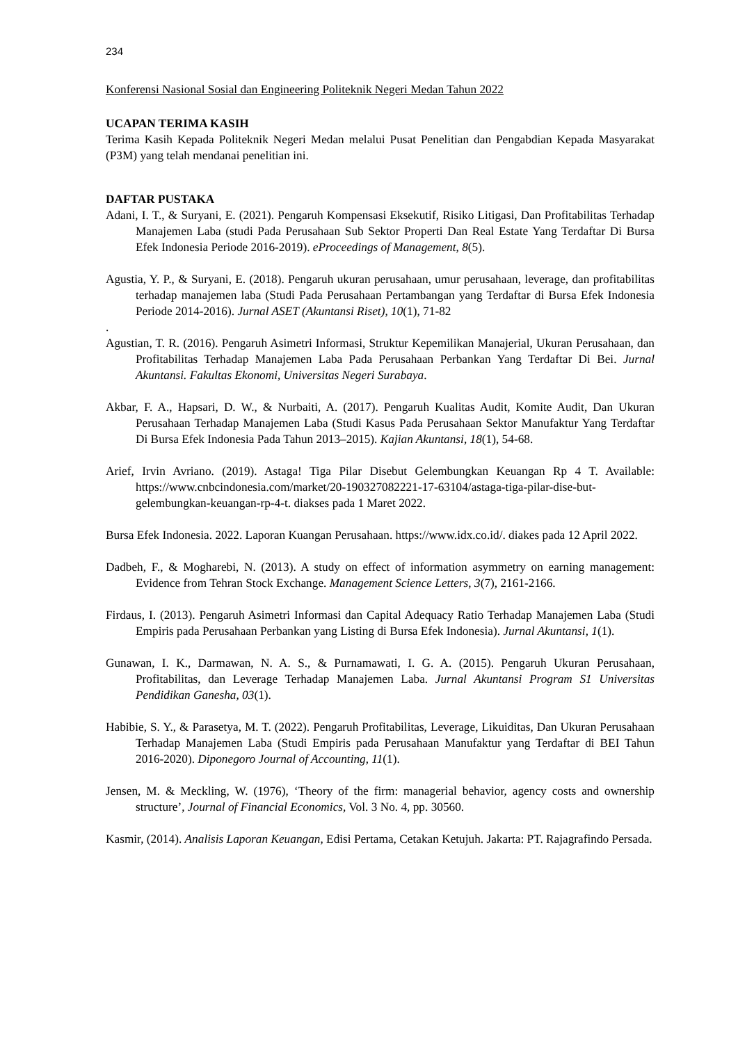234
Konferensi Nasional Sosial dan Engineering Politeknik Negeri Medan Tahun 2022
UCAPAN TERIMA KASIH
Terima Kasih Kepada Politeknik Negeri Medan melalui Pusat Penelitian dan Pengabdian Kepada Masyarakat (P3M) yang telah mendanai penelitian ini.
DAFTAR PUSTAKA
Adani, I. T., & Suryani, E. (2021). Pengaruh Kompensasi Eksekutif, Risiko Litigasi, Dan Profitabilitas Terhadap Manajemen Laba (studi Pada Perusahaan Sub Sektor Properti Dan Real Estate Yang Terdaftar Di Bursa Efek Indonesia Periode 2016-2019). eProceedings of Management, 8(5).
Agustia, Y. P., & Suryani, E. (2018). Pengaruh ukuran perusahaan, umur perusahaan, leverage, dan profitabilitas terhadap manajemen laba (Studi Pada Perusahaan Pertambangan yang Terdaftar di Bursa Efek Indonesia Periode 2014-2016). Jurnal ASET (Akuntansi Riset), 10(1), 71-82
.
Agustian, T. R. (2016). Pengaruh Asimetri Informasi, Struktur Kepemilikan Manajerial, Ukuran Perusahaan, dan Profitabilitas Terhadap Manajemen Laba Pada Perusahaan Perbankan Yang Terdaftar Di Bei. Jurnal Akuntansi. Fakultas Ekonomi, Universitas Negeri Surabaya.
Akbar, F. A., Hapsari, D. W., & Nurbaiti, A. (2017). Pengaruh Kualitas Audit, Komite Audit, Dan Ukuran Perusahaan Terhadap Manajemen Laba (Studi Kasus Pada Perusahaan Sektor Manufaktur Yang Terdaftar Di Bursa Efek Indonesia Pada Tahun 2013–2015). Kajian Akuntansi, 18(1), 54-68.
Arief, Irvin Avriano. (2019). Astaga! Tiga Pilar Disebut Gelembungkan Keuangan Rp 4 T. Available: https://www.cnbcindonesia.com/market/20-190327082221-17-63104/astaga-tiga-pilar-dise-but-gelembungkan-keuangan-rp-4-t. diakses pada 1 Maret 2022.
Bursa Efek Indonesia. 2022. Laporan Kuangan Perusahaan. https://www.idx.co.id/. diakes pada 12 April 2022.
Dadbeh, F., & Mogharebi, N. (2013). A study on effect of information asymmetry on earning management: Evidence from Tehran Stock Exchange. Management Science Letters, 3(7), 2161-2166.
Firdaus, I. (2013). Pengaruh Asimetri Informasi dan Capital Adequacy Ratio Terhadap Manajemen Laba (Studi Empiris pada Perusahaan Perbankan yang Listing di Bursa Efek Indonesia). Jurnal Akuntansi, 1(1).
Gunawan, I. K., Darmawan, N. A. S., & Purnamawati, I. G. A. (2015). Pengaruh Ukuran Perusahaan, Profitabilitas, dan Leverage Terhadap Manajemen Laba. Jurnal Akuntansi Program S1 Universitas Pendidikan Ganesha, 03(1).
Habibie, S. Y., & Parasetya, M. T. (2022). Pengaruh Profitabilitas, Leverage, Likuiditas, Dan Ukuran Perusahaan Terhadap Manajemen Laba (Studi Empiris pada Perusahaan Manufaktur yang Terdaftar di BEI Tahun 2016-2020). Diponegoro Journal of Accounting, 11(1).
Jensen, M. & Meckling, W. (1976), ‘Theory of the firm: managerial behavior, agency costs and ownership structure’, Journal of Financial Economics, Vol. 3 No. 4, pp. 30560.
Kasmir, (2014). Analisis Laporan Keuangan, Edisi Pertama, Cetakan Ketujuh. Jakarta: PT. Rajagrafindo Persada.